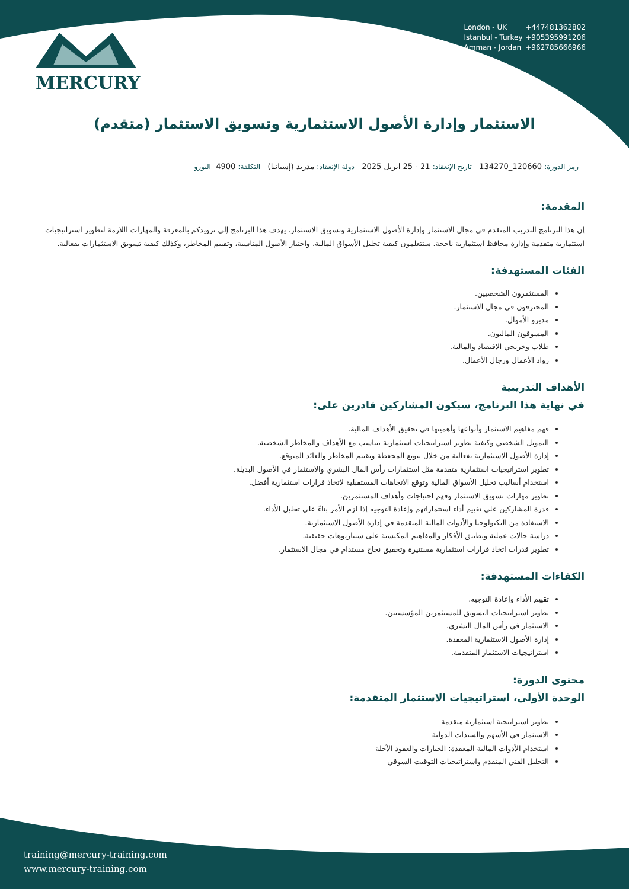MERCURY
London - UK +447481362802
Istanbul - Turkey +905395991206
Amman - Jordan +962785666966
الاستثمار وإدارة الأصول الاستثمارية وتسويق الاستثمار (متقدم)
رمز الدورة: 120660_134270 تاريخ الإنعقاد: 21 - 25 ابريل 2025 دولة الإنعقاد: مدريد (إسبانيا) التكلفة: 4900 اليورو
المقدمة:
إن هذا البرنامج التدريب المتقدم في مجال الاستثمار وإدارة الأصول الاستثمارية وتسويق الاستثمار. يهدف هذا البرنامج إلى تزويدكم بالمعرفة والمهارات اللازمة لتطوير استراتيجيات استثمارية متقدمة وإدارة محافظ استثمارية ناجحة. ستتعلمون كيفية تحليل الأسواق المالية، واختيار الأصول المناسبة، وتقييم المخاطر، وكذلك كيفية تسويق الاستثمارات بفعالية.
الفئات المستهدفة:
المستثمرون الشخصيين.
المحترفون في مجال الاستثمار.
مديرو الأموال.
المسوقون الماليون.
طلاب وخريجي الاقتصاد والمالية.
رواد الأعمال ورجال الأعمال.
الأهداف التدريبية
في نهاية هذا البرنامج، سيكون المشاركين قادرين على:
فهم مفاهيم الاستثمار وأنواعها وأهميتها في تحقيق الأهداف المالية.
التمويل الشخصي وكيفية تطوير استراتيجيات استثمارية تتناسب مع الأهداف والمخاطر الشخصية.
إدارة الأصول الاستثمارية بفعالية من خلال تنويع المحفظة وتقييم المخاطر والعائد المتوقع.
تطوير استراتيجيات استثمارية متقدمة مثل استثمارات رأس المال البشري والاستثمار في الأصول البديلة.
استخدام أساليب تحليل الأسواق المالية وتوقع الاتجاهات المستقبلية لاتخاذ قرارات استثمارية أفضل.
تطوير مهارات تسويق الاستثمار وفهم احتياجات وأهداف المستثمرين.
قدرة المشاركين على تقييم أداء استثماراتهم وإعادة التوجيه إذا لزم الأمر بناءً على تحليل الأداء.
الاستفادة من التكنولوجيا والأدوات المالية المتقدمة في إدارة الأصول الاستثمارية.
دراسة حالات عملية وتطبيق الأفكار والمفاهيم المكتسبة على سيناريوهات حقيقية.
تطوير قدرات اتخاذ قرارات استثمارية مستنيرة وتحقيق نجاح مستدام في مجال الاستثمار.
الكفاءات المستهدفة:
تقييم الأداء وإعادة التوجيه.
تطوير استراتيجيات التسويق للمستثمرين المؤسسيين.
الاستثمار في رأس المال البشري.
إدارة الأصول الاستثمارية المعقدة.
استراتيجيات الاستثمار المتقدمة.
محتوى الدورة:
الوحدة الأولى، استراتيجيات الاستثمار المتقدمة:
تطوير استراتيجية استثمارية متقدمة
الاستثمار في الأسهم والسندات الدولية
استخدام الأدوات المالية المعقدة: الخيارات والعقود الآجلة
التحليل الفني المتقدم واستراتيجيات التوقيت السوقي
training@mercury-training.com
www.mercury-training.com